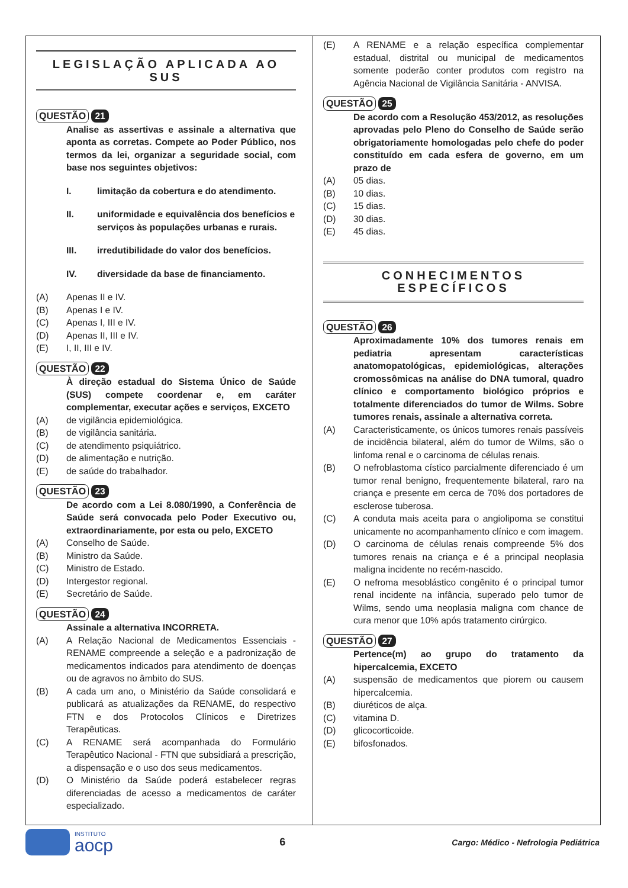LEGISLAÇÃO APLICADA AO SUS
QUESTÃO 21
Analise as assertivas e assinale a alternativa que aponta as corretas. Compete ao Poder Público, nos termos da lei, organizar a seguridade social, com base nos seguintes objetivos:
I. limitação da cobertura e do atendimento.
II. uniformidade e equivalência dos benefícios e serviços às populações urbanas e rurais.
III. irredutibilidade do valor dos benefícios.
IV. diversidade da base de financiamento.
(A) Apenas II e IV.
(B) Apenas I e IV.
(C) Apenas I, III e IV.
(D) Apenas II, III e IV.
(E) I, II, III e IV.
QUESTÃO 22
À direção estadual do Sistema Único de Saúde (SUS) compete coordenar e, em caráter complementar, executar ações e serviços, EXCETO
(A) de vigilância epidemiológica.
(B) de vigilância sanitária.
(C) de atendimento psiquiátrico.
(D) de alimentação e nutrição.
(E) de saúde do trabalhador.
QUESTÃO 23
De acordo com a Lei 8.080/1990, a Conferência de Saúde será convocada pelo Poder Executivo ou, extraordinariamente, por esta ou pelo, EXCETO
(A) Conselho de Saúde.
(B) Ministro da Saúde.
(C) Ministro de Estado.
(D) Intergestor regional.
(E) Secretário de Saúde.
QUESTÃO 24
Assinale a alternativa INCORRETA.
(A) A Relação Nacional de Medicamentos Essenciais - RENAME compreende a seleção e a padronização de medicamentos indicados para atendimento de doenças ou de agravos no âmbito do SUS.
(B) A cada um ano, o Ministério da Saúde consolidará e publicará as atualizações da RENAME, do respectivo FTN e dos Protocolos Clínicos e Diretrizes Terapêuticas.
(C) A RENAME será acompanhada do Formulário Terapêutico Nacional - FTN que subsidiará a prescrição, a dispensação e o uso dos seus medicamentos.
(D) O Ministério da Saúde poderá estabelecer regras diferenciadas de acesso a medicamentos de caráter especializado.
(E) A RENAME e a relação específica complementar estadual, distrital ou municipal de medicamentos somente poderão conter produtos com registro na Agência Nacional de Vigilância Sanitária - ANVISA.
QUESTÃO 25
De acordo com a Resolução 453/2012, as resoluções aprovadas pelo Pleno do Conselho de Saúde serão obrigatoriamente homologadas pelo chefe do poder constituído em cada esfera de governo, em um prazo de
(A) 05 dias.
(B) 10 dias.
(C) 15 dias.
(D) 30 dias.
(E) 45 dias.
CONHECIMENTOS ESPECÍFICOS
QUESTÃO 26
Aproximadamente 10% dos tumores renais em pediatria apresentam características anatomopatológicas, epidemiológicas, alterações cromossômicas na análise do DNA tumoral, quadro clínico e comportamento biológico próprios e totalmente diferenciados do tumor de Wilms. Sobre tumores renais, assinale a alternativa correta.
(A) Caracteristicamente, os únicos tumores renais passíveis de incidência bilateral, além do tumor de Wilms, são o linfoma renal e o carcinoma de células renais.
(B) O nefroblastoma cístico parcialmente diferenciado é um tumor renal benigno, frequentemente bilateral, raro na criança e presente em cerca de 70% dos portadores de esclerose tuberosa.
(C) A conduta mais aceita para o angiolipoma se constitui unicamente no acompanhamento clínico e com imagem.
(D) O carcinoma de células renais compreende 5% dos tumores renais na criança e é a principal neoplasia maligna incidente no recém-nascido.
(E) O nefroma mesoblástico congênito é o principal tumor renal incidente na infância, superado pelo tumor de Wilms, sendo uma neoplasia maligna com chance de cura menor que 10% após tratamento cirúrgico.
QUESTÃO 27
Pertence(m) ao grupo do tratamento da hipercalcemia, EXCETO
(A) suspensão de medicamentos que piorem ou causem hipercalcemia.
(B) diuréticos de alça.
(C) vitamina D.
(D) glicocorticoide.
(E) bifosfonados.
INSTITUTO
aocp
6
Cargo: Médico - Nefrologia Pediátrica